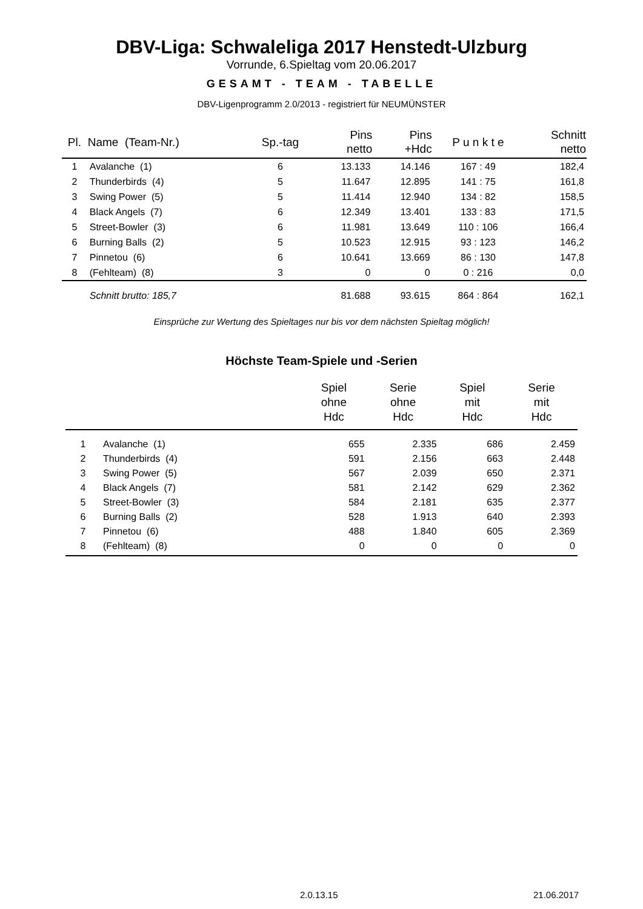DBV-Liga: Schwaleliga 2017 Henstedt-Ulzburg
Vorrunde, 6.Spieltag vom 20.06.2017
GESAMT - TEAM - TABELLE
DBV-Ligenprogramm 2.0/2013 - registriert für NEUMÜNSTER
| Pl. | Name (Team-Nr.) | Sp.-tag | Pins netto | Pins +Hdc | P u n k t e | Schnitt netto |
| --- | --- | --- | --- | --- | --- | --- |
| 1 | Avalanche (1) | 6 | 13.133 | 14.146 | 167 : 49 | 182,4 |
| 2 | Thunderbirds (4) | 5 | 11.647 | 12.895 | 141 : 75 | 161,8 |
| 3 | Swing Power (5) | 5 | 11.414 | 12.940 | 134 : 82 | 158,5 |
| 4 | Black Angels (7) | 6 | 12.349 | 13.401 | 133 : 83 | 171,5 |
| 5 | Street-Bowler (3) | 6 | 11.981 | 13.649 | 110 : 106 | 166,4 |
| 6 | Burning Balls (2) | 5 | 10.523 | 12.915 | 93 : 123 | 146,2 |
| 7 | Pinnetou (6) | 6 | 10.641 | 13.669 | 86 : 130 | 147,8 |
| 8 | (Fehlteam) (8) | 3 | 0 | 0 | 0 : 216 | 0,0 |
| | Schnitt brutto: 185,7 | | 81.688 | 93.615 | 864 : 864 | 162,1 |
Einsprüche zur Wertung des Spieltages nur bis vor dem nächsten Spieltag möglich!
Höchste Team-Spiele und -Serien
| | | Spiel ohne Hdc | Serie ohne Hdc | Spiel mit Hdc | Serie mit Hdc |
| --- | --- | --- | --- | --- | --- |
| 1 | Avalanche (1) | 655 | 2.335 | 686 | 2.459 |
| 2 | Thunderbirds (4) | 591 | 2.156 | 663 | 2.448 |
| 3 | Swing Power (5) | 567 | 2.039 | 650 | 2.371 |
| 4 | Black Angels (7) | 581 | 2.142 | 629 | 2.362 |
| 5 | Street-Bowler (3) | 584 | 2.181 | 635 | 2.377 |
| 6 | Burning Balls (2) | 528 | 1.913 | 640 | 2.393 |
| 7 | Pinnetou (6) | 488 | 1.840 | 605 | 2.369 |
| 8 | (Fehlteam) (8) | 0 | 0 | 0 | 0 |
2.0.13.15 21.06.2017